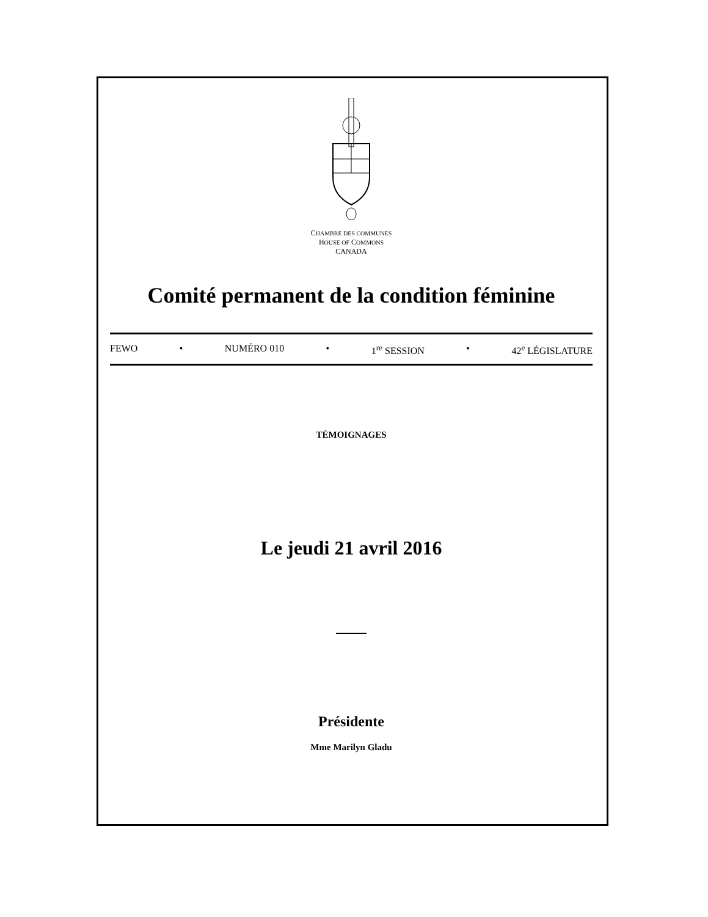CHAMBRE DES COMMUNES
HOUSE OF COMMONS
CANADA
Comité permanent de la condition féminine
FEWO • NUMÉRO 010 • 1<sup>re</sup> SESSION • 42<sup>e</sup> LÉGISLATURE
TÉMOIGNAGES
Le jeudi 21 avril 2016
Présidente
Mme Marilyn Gladu